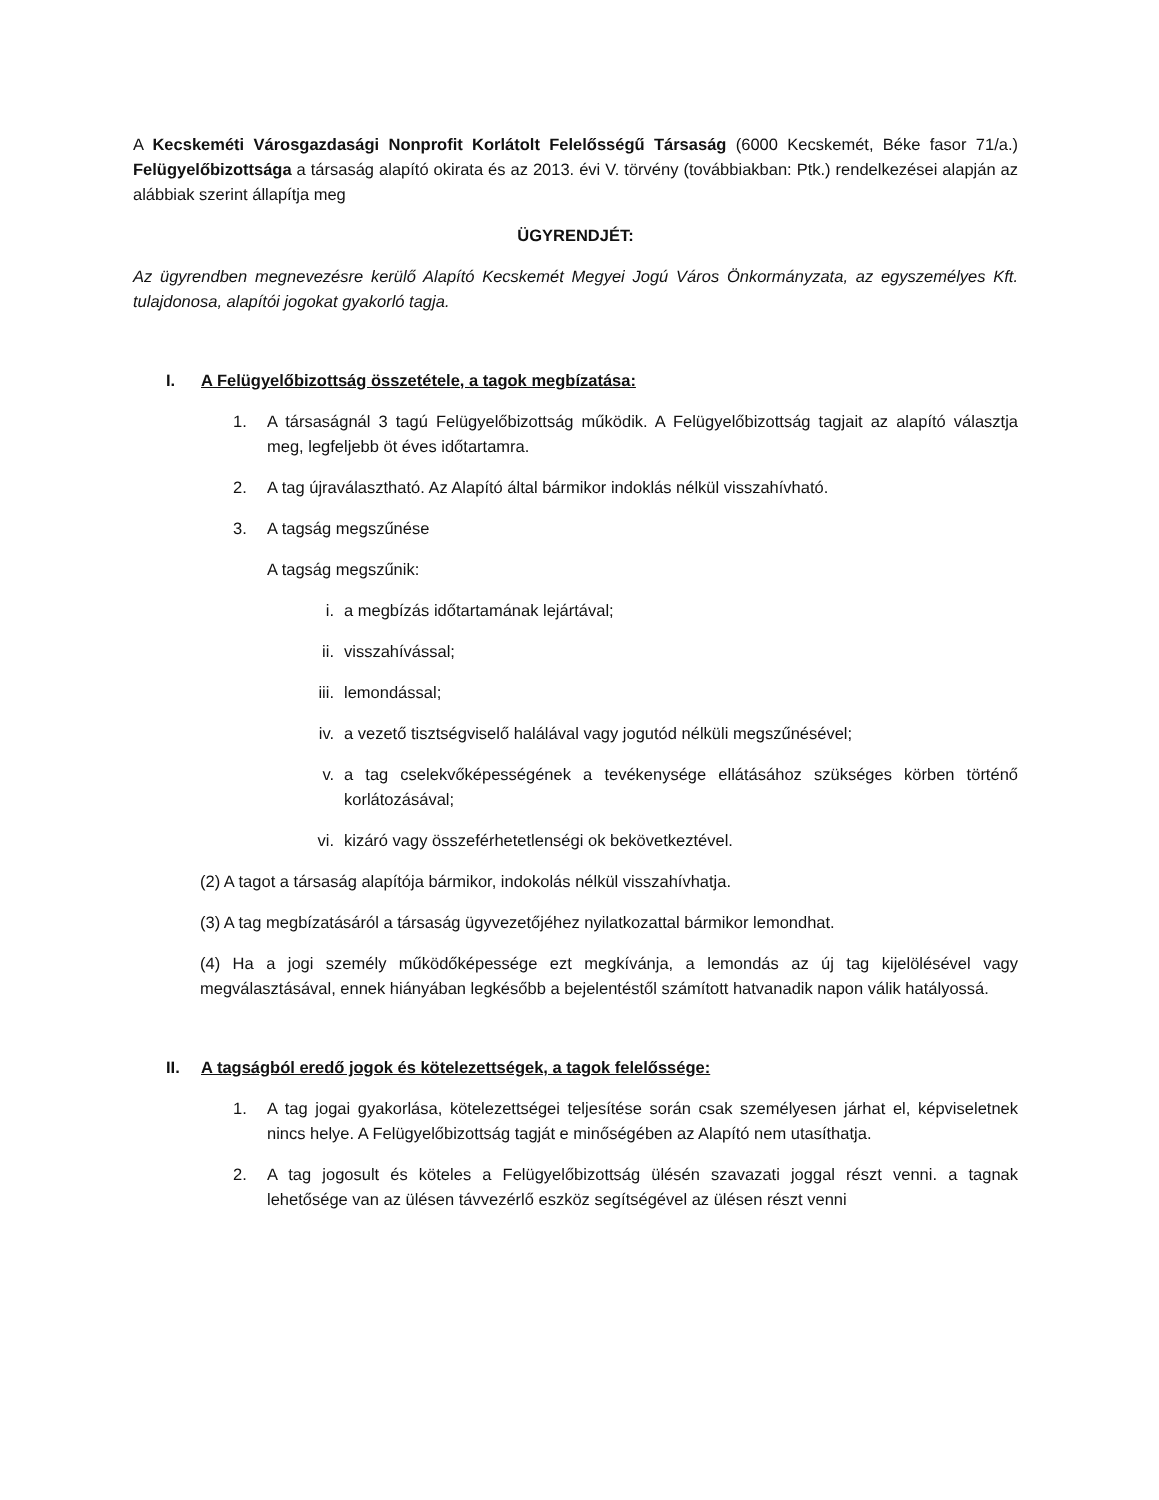A Kecskeméti Városgazdasági Nonprofit Korlátolt Felelősségű Társaság (6000 Kecskemét, Béke fasor 71/a.) Felügyelőbizottsága a társaság alapító okirata és az 2013. évi V. törvény (továbbiakban: Ptk.) rendelkezései alapján az alábbiak szerint állapítja meg
ÜGYRENDJÉT:
Az ügyrendben megnevezésre kerülő Alapító Kecskemét Megyei Jogú Város Önkormányzata, az egyszemélyes Kft. tulajdonosa, alapítói jogokat gyakorló tagja.
I. A Felügyelőbizottság összetétele, a tagok megbízatása:
1. A társaságnál 3 tagú Felügyelőbizottság működik. A Felügyelőbizottság tagjait az alapító választja meg, legfeljebb öt éves időtartamra.
2. A tag újraválasztható. Az Alapító által bármikor indoklás nélkül visszahívható.
3. A tagság megszűnése
A tagság megszűnik:
i. a megbízás időtartamának lejártával;
ii. visszahívással;
iii. lemondással;
iv. a vezető tisztségviselő halálával vagy jogutód nélküli megszűnésével;
v. a tag cselekvőképességének a tevékenysége ellátásához szükséges körben történő korlátozásával;
vi. kizáró vagy összeférhetetlenségi ok bekövetkeztével.
(2) A tagot a társaság alapítója bármikor, indokolás nélkül visszahívhatja.
(3) A tag megbízatásáról a társaság ügyvezetőjéhez nyilatkozattal bármikor lemondhat.
(4) Ha a jogi személy működőképessége ezt megkívánja, a lemondás az új tag kijelölésével vagy megválasztásával, ennek hiányában legkésőbb a bejelentéstől számított hatvanadik napon válik hatályossá.
II. A tagságból eredő jogok és kötelezettségek, a tagok felelőssége:
1. A tag jogai gyakorlása, kötelezettségei teljesítése során csak személyesen járhat el, képviseletnek nincs helye. A Felügyelőbizottság tagját e minőségében az Alapító nem utasíthatja.
2. A tag jogosult és köteles a Felügyelőbizottság ülésén szavazati joggal részt venni. a tagnak lehetősége van az ülésen távvezérlő eszköz segítségével az ülésen részt venni